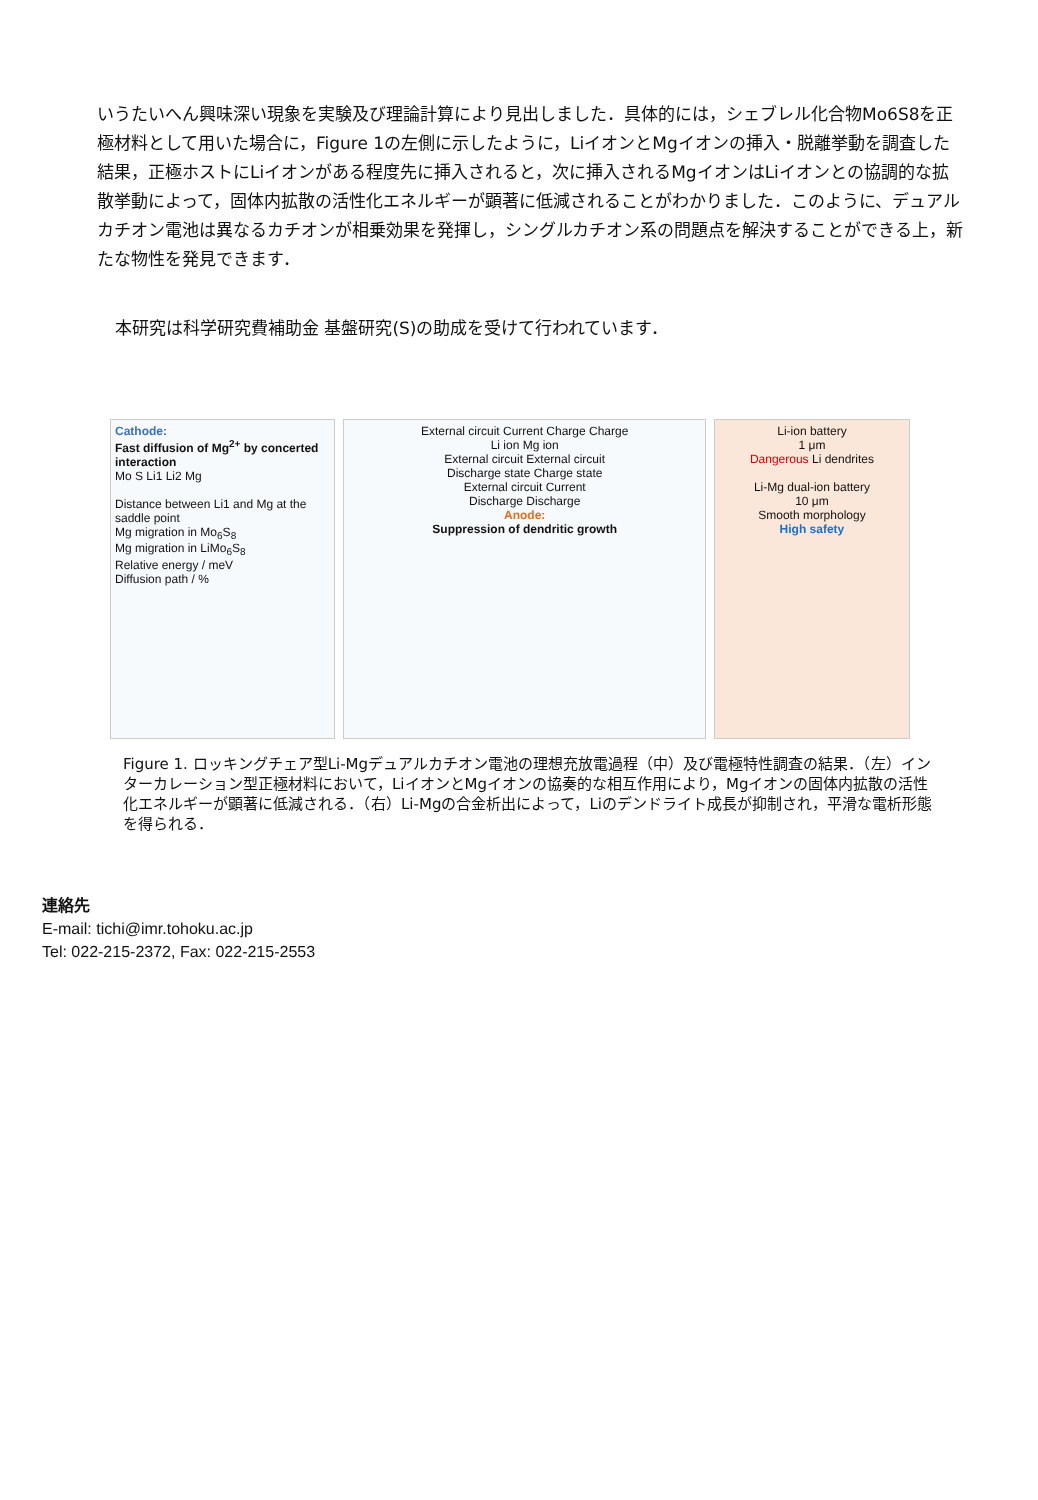いうたいへん興味深い現象を実験及び理論計算により見出しました．具体的には，シェブレル化合物Mo6S8を正極材料として用いた場合に，Figure 1の左側に示したように，LiイオンとMgイオンの挿入・脱離挙動を調査した結果，正極ホストにLiイオンがある程度先に挿入されると，次に挿入されるMgイオンはLiイオンとの協調的な拡散挙動によって，固体内拡散の活性化エネルギーが顕著に低減されることがわかりました．このように、デュアルカチオン電池は異なるカチオンが相乗効果を発揮し，シングルカチオン系の問題点を解決することができる上，新たな物性を発見できます．
本研究は科学研究費補助金 基盤研究(S)の助成を受けて行われています．
Cathode:
Fast diffusion of Mg<sup>2+</sup> by concerted interaction
Mo S Li1 Li2 Mg
Distance between Li1 and Mg at the saddle point
Mg migration in Mo<sub>6</sub>S<sub>8</sub>
Mg migration in LiMo<sub>6</sub>S<sub>8</sub>
Relative energy / meV
Diffusion path / %
External circuit Current Charge Charge
Li ion Mg ion
External circuit External circuit
Discharge state Charge state
External circuit Current
Discharge Discharge
Anode:
Suppression of dendritic growth
Li-ion battery
1 μm
Dangerous Li dendrites
Li-Mg dual-ion battery
10 μm
Smooth morphology
High safety
Figure 1. ロッキングチェア型Li-Mgデュアルカチオン電池の理想充放電過程（中）及び電極特性調査の結果．（左）インターカレーション型正極材料において，LiイオンとMgイオンの協奏的な相互作用により，Mgイオンの固体内拡散の活性化エネルギーが顕著に低減される．（右）Li-Mgの合金析出によって，Liのデンドライト成長が抑制され，平滑な電析形態を得られる．
連絡先
E-mail: tichi@imr.tohoku.ac.jp
Tel: 022-215-2372, Fax: 022-215-2553